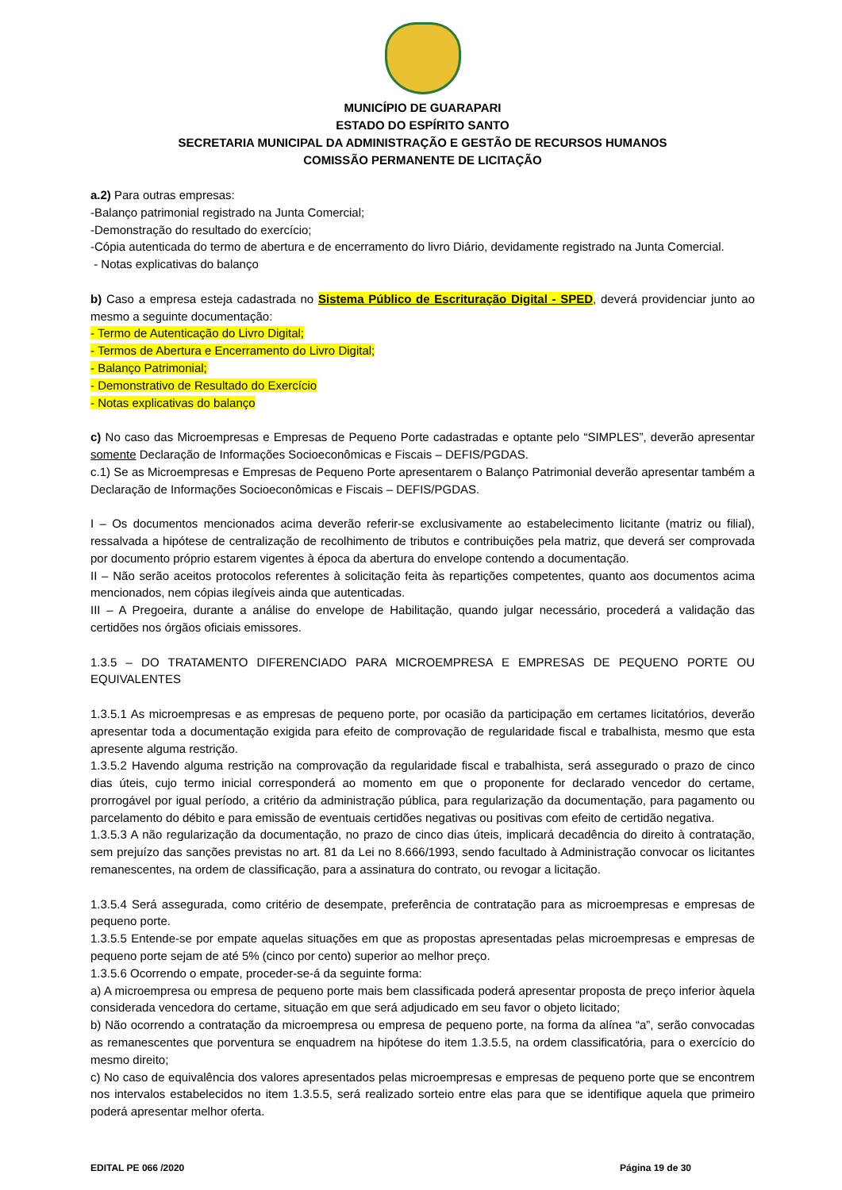MUNICÍPIO DE GUARAPARI
ESTADO DO ESPÍRITO SANTO
SECRETARIA MUNICIPAL DA ADMINISTRAÇÃO E GESTÃO DE RECURSOS HUMANOS
COMISSÃO PERMANENTE DE LICITAÇÃO
a.2) Para outras empresas:
-Balanço patrimonial registrado na Junta Comercial;
-Demonstração do resultado do exercício;
-Cópia autenticada do termo de abertura e de encerramento do livro Diário, devidamente registrado na Junta Comercial.
- Notas explicativas do balanço
b) Caso a empresa esteja cadastrada no Sistema Público de Escrituração Digital - SPED, deverá providenciar junto ao mesmo a seguinte documentação:
- Termo de Autenticação do Livro Digital;
- Termos de Abertura e Encerramento do Livro Digital;
- Balanço Patrimonial;
- Demonstrativo de Resultado do Exercício
- Notas explicativas do balanço
c) No caso das Microempresas e Empresas de Pequeno Porte cadastradas e optante pelo “SIMPLES”, deverão apresentar somente Declaração de Informações Socioeconômicas e Fiscais – DEFIS/PGDAS.
c.1) Se as Microempresas e Empresas de Pequeno Porte apresentarem o Balanço Patrimonial deverão apresentar também a Declaração de Informações Socioeconômicas e Fiscais – DEFIS/PGDAS.
I – Os documentos mencionados acima deverão referir-se exclusivamente ao estabelecimento licitante (matriz ou filial), ressalvada a hipótese de centralização de recolhimento de tributos e contribuições pela matriz, que deverá ser comprovada por documento próprio estarem vigentes à época da abertura do envelope contendo a documentação.
II – Não serão aceitos protocolos referentes à solicitação feita às repartições competentes, quanto aos documentos acima mencionados, nem cópias ilegíveis ainda que autenticadas.
III – A Pregoeira, durante a análise do envelope de Habilitação, quando julgar necessário, procederá a validação das certidões nos órgãos oficiais emissores.
1.3.5 – DO TRATAMENTO DIFERENCIADO PARA MICROEMPRESA E EMPRESAS DE PEQUENO PORTE OU EQUIVALENTES
1.3.5.1 As microempresas e as empresas de pequeno porte, por ocasião da participação em certames licitatórios, deverão apresentar toda a documentação exigida para efeito de comprovação de regularidade fiscal e trabalhista, mesmo que esta apresente alguma restrição.
1.3.5.2 Havendo alguma restrição na comprovação da regularidade fiscal e trabalhista, será assegurado o prazo de cinco dias úteis, cujo termo inicial corresponderá ao momento em que o proponente for declarado vencedor do certame, prorrogável por igual período, a critério da administração pública, para regularização da documentação, para pagamento ou parcelamento do débito e para emissão de eventuais certidões negativas ou positivas com efeito de certidão negativa.
1.3.5.3 A não regularização da documentação, no prazo de cinco dias úteis, implicará decadência do direito à contratação, sem prejuízo das sanções previstas no art. 81 da Lei no 8.666/1993, sendo facultado à Administração convocar os licitantes remanescentes, na ordem de classificação, para a assinatura do contrato, ou revogar a licitação.
1.3.5.4 Será assegurada, como critério de desempate, preferência de contratação para as microempresas e empresas de pequeno porte.
1.3.5.5 Entende-se por empate aquelas situações em que as propostas apresentadas pelas microempresas e empresas de pequeno porte sejam de até 5% (cinco por cento) superior ao melhor preço.
1.3.5.6 Ocorrendo o empate, proceder-se-á da seguinte forma:
a) A microempresa ou empresa de pequeno porte mais bem classificada poderá apresentar proposta de preço inferior àquela considerada vencedora do certame, situação em que será adjudicado em seu favor o objeto licitado;
b) Não ocorrendo a contratação da microempresa ou empresa de pequeno porte, na forma da alínea “a”, serão convocadas as remanescentes que porventura se enquadrem na hipótese do item 1.3.5.5, na ordem classificatória, para o exercício do mesmo direito;
c) No caso de equivalência dos valores apresentados pelas microempresas e empresas de pequeno porte que se encontrem nos intervalos estabelecidos no item 1.3.5.5, será realizado sorteio entre elas para que se identifique aquela que primeiro poderá apresentar melhor oferta.
EDITAL PE 066 /2020 Página 19 de 30